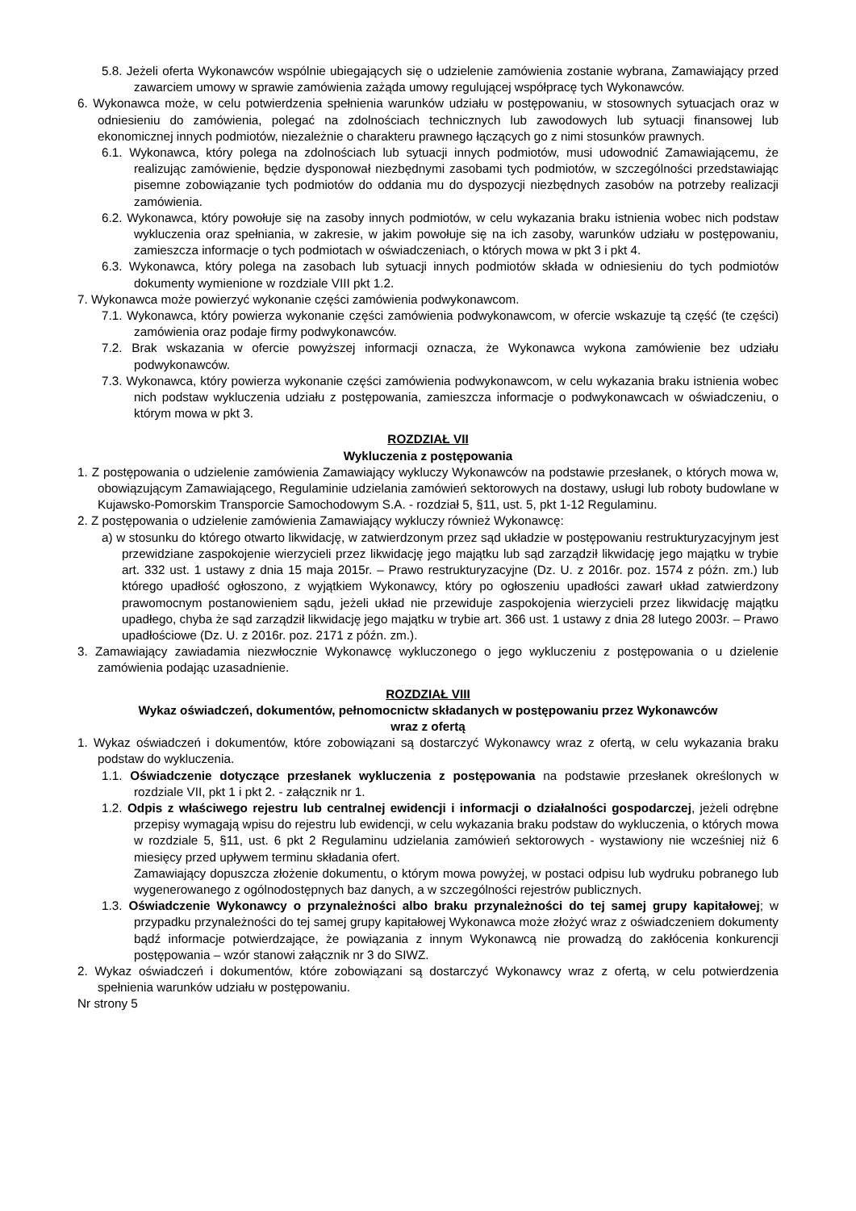5.8. Jeżeli oferta Wykonawców wspólnie ubiegających się o udzielenie zamówienia zostanie wybrana, Zamawiający przed zawarciem umowy w sprawie zamówienia zażąda umowy regulującej współpracę tych Wykonawców.
6. Wykonawca może, w celu potwierdzenia spełnienia warunków udziału w postępowaniu, w stosownych sytuacjach oraz w odniesieniu do zamówienia, polegać na zdolnościach technicznych lub zawodowych lub sytuacji finansowej lub ekonomicznej innych podmiotów, niezależnie o charakteru prawnego łączących go z nimi stosunków prawnych.
6.1. Wykonawca, który polega na zdolnościach lub sytuacji innych podmiotów, musi udowodnić Zamawiającemu, że realizując zamówienie, będzie dysponował niezbędnymi zasobami tych podmiotów, w szczególności przedstawiając pisemne zobowiązanie tych podmiotów do oddania mu do dyspozycji niezbędnych zasobów na potrzeby realizacji zamówienia.
6.2. Wykonawca, który powołuje się na zasoby innych podmiotów, w celu wykazania braku istnienia wobec nich podstaw wykluczenia oraz spełniania, w zakresie, w jakim powołuje się na ich zasoby, warunków udziału w postępowaniu, zamieszcza informacje o tych podmiotach w oświadczeniach, o których mowa w pkt 3 i pkt 4.
6.3. Wykonawca, który polega na zasobach lub sytuacji innych podmiotów składa w odniesieniu do tych podmiotów dokumenty wymienione w rozdziale VIII pkt 1.2.
7. Wykonawca może powierzyć wykonanie części zamówienia podwykonawcom.
7.1. Wykonawca, który powierza wykonanie części zamówienia podwykonawcom, w ofercie wskazuje tą część (te części) zamówienia oraz podaje firmy podwykonawców.
7.2. Brak wskazania w ofercie powyższej informacji oznacza, że Wykonawca wykona zamówienie bez udziału podwykonawców.
7.3. Wykonawca, który powierza wykonanie części zamówienia podwykonawcom, w celu wykazania braku istnienia wobec nich podstaw wykluczenia udziału z postępowania, zamieszcza informacje o podwykonawcach w oświadczeniu, o którym mowa w pkt 3.
ROZDZIAŁ VII
Wykluczenia z postępowania
1. Z postępowania o udzielenie zamówienia Zamawiający wykluczy Wykonawców na podstawie przesłanek, o których mowa w, obowiązującym Zamawiającego, Regulaminie udzielania zamówień sektorowych na dostawy, usługi lub roboty budowlane w Kujawsko-Pomorskim Transporcie Samochodowym S.A. - rozdział 5, §11, ust. 5, pkt 1-12 Regulaminu.
2. Z postępowania o udzielenie zamówienia Zamawiający wykluczy również Wykonawcę:
a) w stosunku do którego otwarto likwidację, w zatwierdzonym przez sąd układzie w postępowaniu restrukturyzacyjnym jest przewidziane zaspokojenie wierzycieli przez likwidację jego majątku lub sąd zarządził likwidację jego majątku w trybie art. 332 ust. 1 ustawy z dnia 15 maja 2015r. – Prawo restrukturyzacyjne (Dz. U. z 2016r. poz. 1574 z późn. zm.) lub którego upadłość ogłoszono, z wyjątkiem Wykonawcy, który po ogłoszeniu upadłości zawarł układ zatwierdzony prawomocnym postanowieniem sądu, jeżeli układ nie przewiduje zaspokojenia wierzycieli przez likwidację majątku upadłego, chyba że sąd zarządził likwidację jego majątku w trybie art. 366 ust. 1 ustawy z dnia 28 lutego 2003r. – Prawo upadłościowe (Dz. U. z 2016r. poz. 2171 z późn. zm.).
3. Zamawiający zawiadamia niezwłocznie Wykonawcę wykluczonego o jego wykluczeniu z postępowania o u dzielenie zamówienia podając uzasadnienie.
ROZDZIAŁ VIII
Wykaz oświadczeń, dokumentów, pełnomocnictw składanych w postępowaniu przez Wykonawców
wraz z ofertą
1. Wykaz oświadczeń i dokumentów, które zobowiązani są dostarczyć Wykonawcy wraz z ofertą, w celu wykazania braku podstaw do wykluczenia.
1.1. Oświadczenie dotyczące przesłanek wykluczenia z postępowania na podstawie przesłanek określonych w rozdziale VII, pkt 1 i pkt 2. - załącznik nr 1.
1.2. Odpis z właściwego rejestru lub centralnej ewidencji i informacji o działalności gospodarczej, jeżeli odrębne przepisy wymagają wpisu do rejestru lub ewidencji, w celu wykazania braku podstaw do wykluczenia, o których mowa w rozdziale 5, §11, ust. 6 pkt 2 Regulaminu udzielania zamówień sektorowych - wystawiony nie wcześniej niż 6 miesięcy przed upływem terminu składania ofert.
Zamawiający dopuszcza złożenie dokumentu, o którym mowa powyżej, w postaci odpisu lub wydruku pobranego lub wygenerowanego z ogólnodostępnych baz danych, a w szczególności rejestrów publicznych.
1.3. Oświadczenie Wykonawcy o przynależności albo braku przynależności do tej samej grupy kapitałowej; w przypadku przynależności do tej samej grupy kapitałowej Wykonawca może złożyć wraz z oświadczeniem dokumenty bądź informacje potwierdzające, że powiązania z innym Wykonawcą nie prowadzą do zakłócenia konkurencji postępowania – wzór stanowi załącznik nr 3 do SIWZ.
2. Wykaz oświadczeń i dokumentów, które zobowiązani są dostarczyć Wykonawcy wraz z ofertą, w celu potwierdzenia spełnienia warunków udziału w postępowaniu.
Nr strony 5